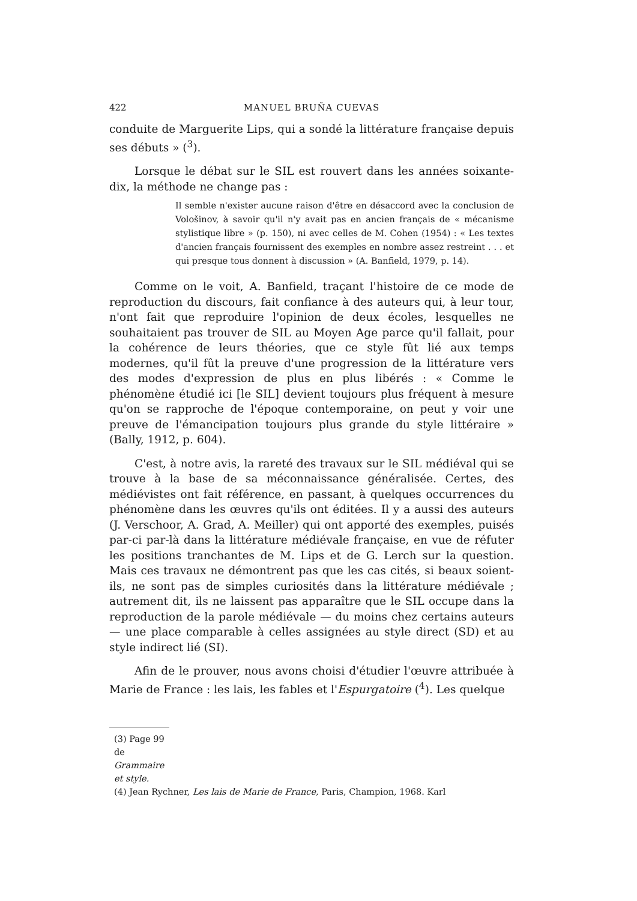422 MANUEL BRUÑA CUEVAS
conduite de Marguerite Lips, qui a sondé la littérature française depuis ses débuts » (<sup>3</sup>).
Lorsque le débat sur le SIL est rouvert dans les années soixante-dix, la méthode ne change pas :
Il semble n'exister aucune raison d'être en désaccord avec la conclusion de Vološinov, à savoir qu'il n'y avait pas en ancien français de « mécanisme stylistique libre » (p. 150), ni avec celles de M. Cohen (1954) : « Les textes d'ancien français fournissent des exemples en nombre assez restreint . . . et qui presque tous donnent à discussion » (A. Banfield, 1979, p. 14).
Comme on le voit, A. Banfield, traçant l'histoire de ce mode de reproduction du discours, fait confiance à des auteurs qui, à leur tour, n'ont fait que reproduire l'opinion de deux écoles, lesquelles ne souhaitaient pas trouver de SIL au Moyen Age parce qu'il fallait, pour la cohérence de leurs théories, que ce style fût lié aux temps modernes, qu'il fût la preuve d'une progression de la littérature vers des modes d'expression de plus en plus libérés : « Comme le phénomène étudié ici [le SIL] devient toujours plus fréquent à mesure qu'on se rapproche de l'époque contemporaine, on peut y voir une preuve de l'émancipation toujours plus grande du style littéraire » (Bally, 1912, p. 604).
C'est, à notre avis, la rareté des travaux sur le SIL médiéval qui se trouve à la base de sa méconnaissance généralisée. Certes, des médiévistes ont fait référence, en passant, à quelques occurrences du phénomène dans les œuvres qu'ils ont éditées. Il y a aussi des auteurs (J. Verschoor, A. Grad, A. Meiller) qui ont apporté des exemples, puisés par-ci par-là dans la littérature médiévale française, en vue de réfuter les positions tranchantes de M. Lips et de G. Lerch sur la question. Mais ces travaux ne démontrent pas que les cas cités, si beaux soient-ils, ne sont pas de simples curiosités dans la littérature médiévale ; autrement dit, ils ne laissent pas apparaître que le SIL occupe dans la reproduction de la parole médiévale — du moins chez certains auteurs — une place comparable à celles assignées au style direct (SD) et au style indirect lié (SI).
Afin de le prouver, nous avons choisi d'étudier l'œuvre attribuée à Marie de France : les lais, les fables et l'Espurgatoire (<sup>4</sup>). Les quelque
(3) Page 99 de Grammaire et style.
(4) Jean Rychner, Les lais de Marie de France, Paris, Champion, 1968. Karl